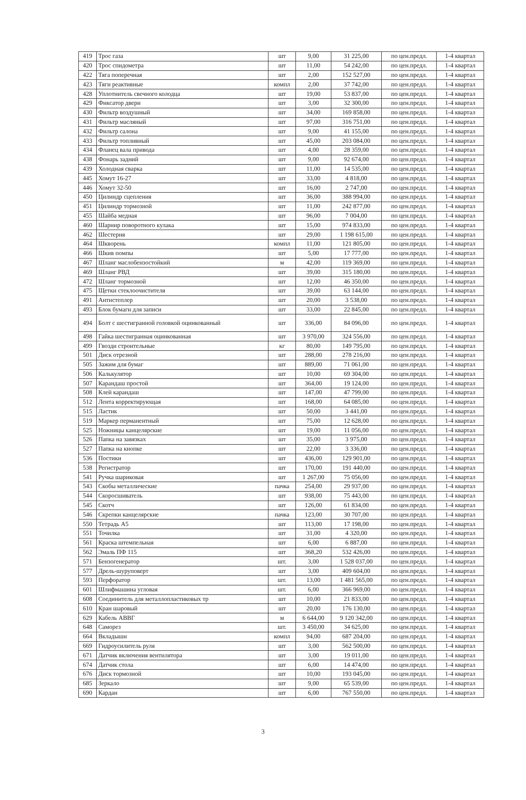| 419 | Трос газа | шт | 9,00 | 31 225,00 | по цен.предл. | 1-4 квартал |
| 420 | Трос спидометра | шт | 11,00 | 54 242,00 | по цен.предл. | 1-4 квартал |
| 422 | Тяга поперечная | шт | 2,00 | 152 527,00 | по цен.предл. | 1-4 квартал |
| 423 | Тяги реактивные | компл | 2,00 | 37 742,00 | по цен.предл. | 1-4 квартал |
| 428 | Уплотнитель свечного колодца | шт | 19,00 | 53 837,00 | по цен.предл. | 1-4 квартал |
| 429 | Фиксатор двери | шт | 3,00 | 32 300,00 | по цен.предл. | 1-4 квартал |
| 430 | Фильтр воздушный | шт | 34,00 | 169 858,00 | по цен.предл. | 1-4 квартал |
| 431 | Фильтр масляный | шт | 97,00 | 316 751,00 | по цен.предл. | 1-4 квартал |
| 432 | Фильтр салона | шт | 9,00 | 41 155,00 | по цен.предл. | 1-4 квартал |
| 433 | Фильтр топливный | шт | 45,00 | 203 084,00 | по цен.предл. | 1-4 квартал |
| 434 | Фланец вала привода | шт | 4,00 | 28 359,00 | по цен.предл. | 1-4 квартал |
| 438 | Фонарь задний | шт | 9,00 | 92 674,00 | по цен.предл. | 1-4 квартал |
| 439 | Холодная сварка | шт | 11,00 | 14 535,00 | по цен.предл. | 1-4 квартал |
| 445 | Хомут 16-27 | шт | 33,00 | 4 818,00 | по цен.предл. | 1-4 квартал |
| 446 | Хомут 32-50 | шт | 16,00 | 2 747,00 | по цен.предл. | 1-4 квартал |
| 450 | Цилиндр сцепления | шт | 36,00 | 388 994,00 | по цен.предл. | 1-4 квартал |
| 451 | Цилиндр тормозной | шт | 11,00 | 242 877,00 | по цен.предл. | 1-4 квартал |
| 455 | Шайба медная | шт | 96,00 | 7 004,00 | по цен.предл. | 1-4 квартал |
| 460 | Шарнир поворотного кулака | шт | 15,00 | 974 833,00 | по цен.предл. | 1-4 квартал |
| 462 | Шестерня | шт | 29,00 | 1 198 615,00 | по цен.предл. | 1-4 квартал |
| 464 | Шкворень | компл | 11,00 | 121 805,00 | по цен.предл. | 1-4 квартал |
| 466 | Шкив помпы | шт | 5,00 | 17 777,00 | по цен.предл. | 1-4 квартал |
| 467 | Шланг маслобензостойкий | м | 42,00 | 119 369,00 | по цен.предл. | 1-4 квартал |
| 469 | Шланг РВД | шт | 39,00 | 315 180,00 | по цен.предл. | 1-4 квартал |
| 472 | Шланг тормозной | шт | 12,00 | 46 350,00 | по цен.предл. | 1-4 квартал |
| 475 | Щетки стеклоочистителя | шт | 39,00 | 63 144,00 | по цен.предл. | 1-4 квартал |
| 491 | Антистеплер | шт | 20,00 | 3 538,00 | по цен.предл. | 1-4 квартал |
| 493 | Блок бумаги для записи | шт | 33,00 | 22 845,00 | по цен.предл. | 1-4 квартал |
| 494 | Болт с шестигранной головкой оцинкованный | шт | 336,00 | 84 096,00 | по цен.предл. | 1-4 квартал |
| 498 | Гайка шестигранная оцинкованная | шт | 3 970,00 | 324 556,00 | по цен.предл. | 1-4 квартал |
| 499 | Гвозди строительные | кг | 80,00 | 149 795,00 | по цен.предл. | 1-4 квартал |
| 501 | Диск отрезной | шт | 288,00 | 278 216,00 | по цен.предл. | 1-4 квартал |
| 505 | Зажим для бумаг | шт | 889,00 | 71 061,00 | по цен.предл. | 1-4 квартал |
| 506 | Калькулятор | шт | 10,00 | 69 304,00 | по цен.предл. | 1-4 квартал |
| 507 | Карандаш простой | шт | 364,00 | 19 124,00 | по цен.предл. | 1-4 квартал |
| 508 | Клей карандаш | шт | 147,00 | 47 799,00 | по цен.предл. | 1-4 квартал |
| 512 | Лента корректирующая | шт | 168,00 | 64 085,00 | по цен.предл. | 1-4 квартал |
| 515 | Ластик | шт | 50,00 | 3 441,00 | по цен.предл. | 1-4 квартал |
| 519 | Маркер перманентный | шт | 75,00 | 12 628,00 | по цен.предл. | 1-4 квартал |
| 525 | Ножницы канцелярские | шт | 19,00 | 11 056,00 | по цен.предл. | 1-4 квартал |
| 526 | Папка на завязках | шт | 35,00 | 3 975,00 | по цен.предл. | 1-4 квартал |
| 527 | Папка на кнопке | шт | 22,00 | 3 336,00 | по цен.предл. | 1-4 квартал |
| 536 | Постики | шт | 436,00 | 129 901,00 | по цен.предл. | 1-4 квартал |
| 538 | Регистратор | шт | 170,00 | 191 440,00 | по цен.предл. | 1-4 квартал |
| 541 | Ручка шариковая | шт | 1 267,00 | 75 056,00 | по цен.предл. | 1-4 квартал |
| 543 | Скобы металлические | пачка | 254,00 | 29 937,00 | по цен.предл. | 1-4 квартал |
| 544 | Скоросшиватель | шт | 938,00 | 75 443,00 | по цен.предл. | 1-4 квартал |
| 545 | Скотч | шт | 126,00 | 61 834,00 | по цен.предл. | 1-4 квартал |
| 546 | Скрепки канцелярские | пачка | 123,00 | 30 707,00 | по цен.предл. | 1-4 квартал |
| 550 | Тетрадь А5 | шт | 113,00 | 17 198,00 | по цен.предл. | 1-4 квартал |
| 551 | Точилка | шт | 31,00 | 4 320,00 | по цен.предл. | 1-4 квартал |
| 561 | Краска штемпельная | шт | 6,00 | 6 887,00 | по цен.предл. | 1-4 квартал |
| 562 | Эмаль ПФ 115 | шт | 368,20 | 532 426,00 | по цен.предл. | 1-4 квартал |
| 571 | Бензогенератор | шт. | 3,00 | 1 528 037,00 | по цен.предл. | 1-4 квартал |
| 577 | Дрель-шуруповерт | шт | 3,00 | 409 604,00 | по цен.предл. | 1-4 квартал |
| 593 | Перфоратор | шт. | 13,00 | 1 481 565,00 | по цен.предл. | 1-4 квартал |
| 601 | Шлифмашина угловая | шт. | 6,00 | 366 969,00 | по цен.предл. | 1-4 квартал |
| 608 | Соединитель для металлопластиковых тр | шт | 10,00 | 21 833,00 | по цен.предл. | 1-4 квартал |
| 610 | Кран шаровый | шт | 20,00 | 176 130,00 | по цен.предл. | 1-4 квартал |
| 629 | Кабель АВВГ | м | 6 644,00 | 9 120 342,00 | по цен.предл. | 1-4 квартал |
| 648 | Саморез | шт. | 3 450,00 | 34 625,00 | по цен.предл. | 1-4 квартал |
| 664 | Вкладыши | компл | 94,00 | 687 204,00 | по цен.предл. | 1-4 квартал |
| 669 | Гидроусилитель руля | шт | 3,00 | 562 500,00 | по цен.предл. | 1-4 квартал |
| 671 | Датчик включения вентилятора | шт | 3,00 | 19 011,00 | по цен.предл. | 1-4 квартал |
| 674 | Датчик стола | шт | 6,00 | 14 474,00 | по цен.предл. | 1-4 квартал |
| 676 | Диск тормозной | шт | 10,00 | 193 045,00 | по цен.предл. | 1-4 квартал |
| 685 | Зеркало | шт | 9,00 | 65 539,00 | по цен.предл. | 1-4 квартал |
| 690 | Кардан | шт | 6,00 | 767 550,00 | по цен.предл. | 1-4 квартал |
3